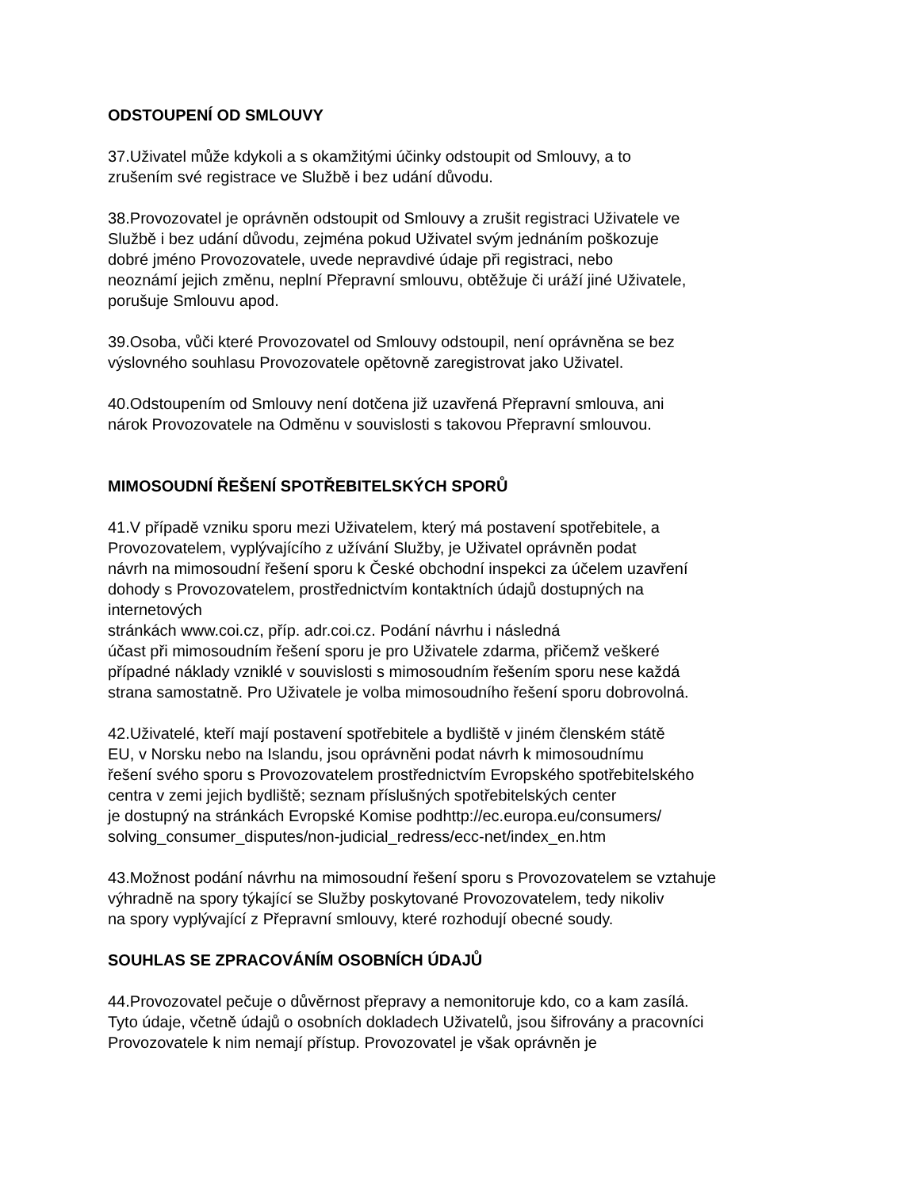ODSTOUPENÍ OD SMLOUVY
37.Uživatel může kdykoli a s okamžitými účinky odstoupit od Smlouvy, a to
zrušením své registrace ve Službě i bez udání důvodu.
38.Provozovatel je oprávněn odstoupit od Smlouvy a zrušit registraci Uživatele ve
Službě i bez udání důvodu, zejména pokud Uživatel svým jednáním poškozuje
dobré jméno Provozovatele, uvede nepravdivé údaje při registraci, nebo
neoznámí jejich změnu, neplní Přepravní smlouvu, obtěžuje či uráží jiné Uživatele,
porušuje Smlouvu apod.
39.Osoba, vůči které Provozovatel od Smlouvy odstoupil, není oprávněna se bez
výslovného souhlasu Provozovatele opětovně zaregistrovat jako Uživatel.
40.Odstoupením od Smlouvy není dotčena již uzavřená Přepravní smlouva, ani
nárok Provozovatele na Odměnu v souvislosti s takovou Přepravní smlouvou.
MIMOSOUDNÍ ŘEŠENÍ SPOTŘEBITELSKÝCH SPORŮ
41.V případě vzniku sporu mezi Uživatelem, který má postavení spotřebitele, a
Provozovatelem, vyplývajícího z užívání Služby, je Uživatel oprávněn podat
návrh na mimosoudní řešení sporu k České obchodní inspekci za účelem uzavření
dohody s Provozovatelem, prostřednictvím kontaktních údajů dostupných na
internetových
stránkách www.coi.cz, příp. adr.coi.cz. Podání návrhu i následná
účast při mimosoudním řešení sporu je pro Uživatele zdarma, přičemž veškeré
případné náklady vzniklé v souvislosti s mimosoudním řešením sporu nese každá
strana samostatně. Pro Uživatele je volba mimosoudního řešení sporu dobrovolná.
42.Uživatelé, kteří mají postavení spotřebitele a bydliště v jiném členském státě
EU, v Norsku nebo na Islandu, jsou oprávněni podat návrh k mimosoudnímu
řešení svého sporu s Provozovatelem prostřednictvím Evropského spotřebitelského
centra v zemi jejich bydliště; seznam příslušných spotřebitelských center
je dostupný na stránkách Evropské Komise podhttp://ec.europa.eu/consumers/
solving_consumer_disputes/non-judicial_redress/ecc-net/index_en.htm
43.Možnost podání návrhu na mimosoudní řešení sporu s Provozovatelem se vztahuje
výhradně na spory týkající se Služby poskytované Provozovatelem, tedy nikoliv
na spory vyplývající z Přepravní smlouvy, které rozhodují obecné soudy.
SOUHLAS SE ZPRACOVÁNÍM OSOBNÍCH ÚDAJŮ
44.Provozovatel pečuje o důvěrnost přepravy a nemonitoruje kdo, co a kam zasílá.
Tyto údaje, včetně údajů o osobních dokladech Uživatelů, jsou šifrovány a pracovníci
Provozovatele k nim nemají přístup. Provozovatel je však oprávněn je